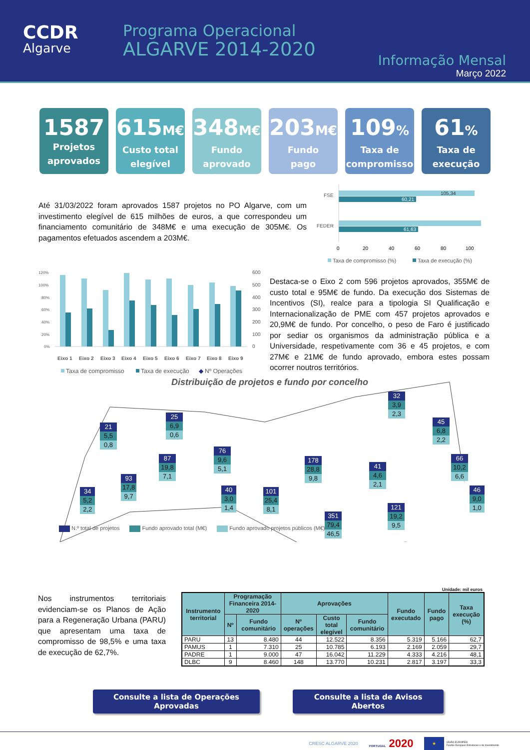CCDR
Algarve
Programa Operacional
ALGARVE 2014-2020
Informação Mensal
Março 2022
1587
Projetos
aprovados
615M€
Custo total
elegível
348M€
Fundo
aprovado
203M€
Fundo
pago
109%
Taxa de
compromisso
61%
Taxa de
execução
Até 31/03/2022 foram aprovados 1587 projetos no PO Algarve, com um investimento elegível de 615 milhões de euros, a que correspondeu um financiamento comunitário de 348M€ e uma execução de 305M€. Os pagamentos efetuados ascendem a 203M€.
FSE
FEDER
105,34
60,21
61,63
0
20
40
60
80
100
Taxa de compromisso (%)
Taxa de execução (%)
120%
100%
80%
60%
40%
20%
0%
600
500
400
300
200
100
0
Eixo 1
Eixo 2
Eixo 3
Eixo 4
Eixo 5
Eixo 6
Eixo 7
Eixo 8
Eixo 9
Taxa de compromisso
Taxa de execução
◆
Nº Operações
Destaca-se o Eixo 2 com 596 projetos aprovados, 355M€ de custo total e 95M€ de fundo. Da execução dos Sistemas de Incentivos (SI), realce para a tipologia SI Qualificação e Internacionalização de PME com 457 projetos aprovados e 20,9M€ de fundo. Por concelho, o peso de Faro é justificado por sediar os organismos da administração pública e a Universidade, respetivamente com 36 e 45 projetos, e com 27M€ e 21M€ de fundo aprovado, embora estes possam ocorrer noutros territórios.
Distribuição de projetos e fundo por concelho
32
3,9
2,3
21
5,5
0,8
25
6,9
0,6
45
6,8
2,2
76
9,6
5,1
87
19,8
7,1
178
28,8
9,8
41
4,6
2,1
66
10,2
6,6
34
5,2
2,2
93
17,8
9,7
40
3,0
1,4
101
25,4
8,1
46
9,0
1,0
351
79,4
46,5
121
19,2
9,5
N.º total de projetos Fundo aprovado total (M€) Fundo aprovado projetos públicos (M€)
Nos instrumentos territoriais evidenciam-se os Planos de Ação para a Regeneração Urbana (PARU) que apresentam uma taxa de compromisso de 98,5% e uma taxa de execução de 62,7%.
Unidade: mil euros
| Instrumento territorial | Programação Financeira 2014-2020 | | Aprovações | | | Fundo executado | Fundo pago | Taxa execução (%) |
| --- | --- | --- | --- | --- | --- | --- | --- | --- |
| | Nº | Fundo comunitário | Nº operações | Custo total elegível | Fundo comunitário | | | |
| PARU | 13 | 8.480 | 44 | 12.522 | 8.356 | 5.319 | 5.166 | 62,7 |
| PAMUS | 1 | 7.310 | 25 | 10.785 | 6.193 | 2.169 | 2.059 | 29,7 |
| PADRE | 1 | 9.000 | 47 | 16.042 | 11.229 | 4.333 | 4.216 | 48,1 |
| DLBC | 9 | 8.460 | 148 | 13.770 | 10.231 | 2.817 | 3.197 | 33,3 |
Consulte a lista de Operações Aprovadas
Consulte a lista de Avisos Abertos
CRESC ALGARVE 2020 PORTUGAL 2020 ★ UNIÃO EUROPEIA
Fundos Europeus Estruturais e de Investimento